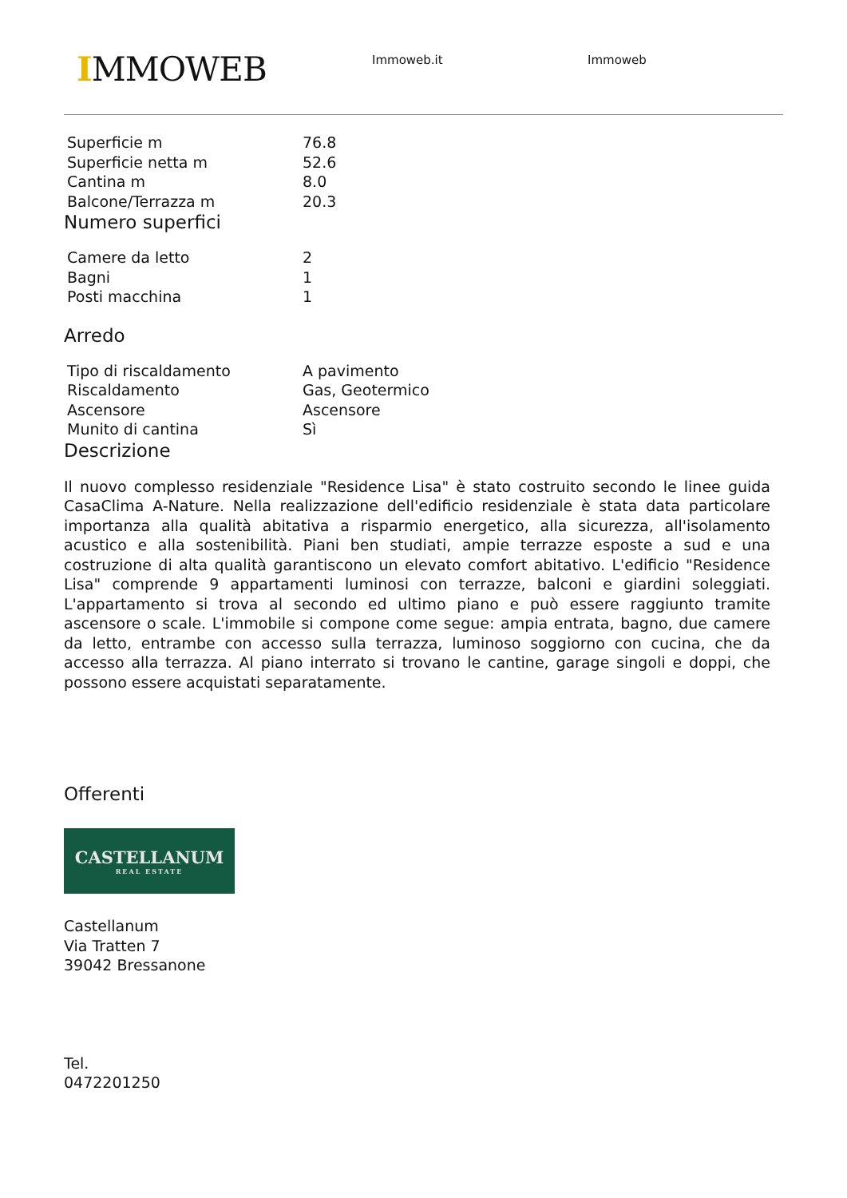IMMOWEB
Immoweb.it Immoweb
| Superficie m | 76.8 |
| Superficie netta m | 52.6 |
| Cantina m | 8.0 |
| Balcone/Terrazza m | 20.3 |
Numero superfici
| Camere da letto | 2 |
| Bagni | 1 |
| Posti macchina | 1 |
Arredo
| Tipo di riscaldamento | A pavimento |
| Riscaldamento | Gas, Geotermico |
| Ascensore | Ascensore |
| Munito di cantina | Sì |
Descrizione
Il nuovo complesso residenziale "Residence Lisa" è stato costruito secondo le linee guida CasaClima A-Nature. Nella realizzazione dell'edificio residenziale è stata data particolare importanza alla qualità abitativa a risparmio energetico, alla sicurezza, all'isolamento acustico e alla sostenibilità. Piani ben studiati, ampie terrazze esposte a sud e una costruzione di alta qualità garantiscono un elevato comfort abitativo. L'edificio "Residence Lisa" comprende 9 appartamenti luminosi con terrazze, balconi e giardini soleggiati. L'appartamento si trova al secondo ed ultimo piano e può essere raggiunto tramite ascensore o scale. L'immobile si compone come segue: ampia entrata, bagno, due camere da letto, entrambe con accesso sulla terrazza, luminoso soggiorno con cucina, che da accesso alla terrazza. Al piano interrato si trovano le cantine, garage singoli e doppi, che possono essere acquistati separatamente.
Offerenti
CASTELLANUM
REAL ESTATE
Castellanum
Via Tratten 7
39042 Bressanone
Tel.
0472201250